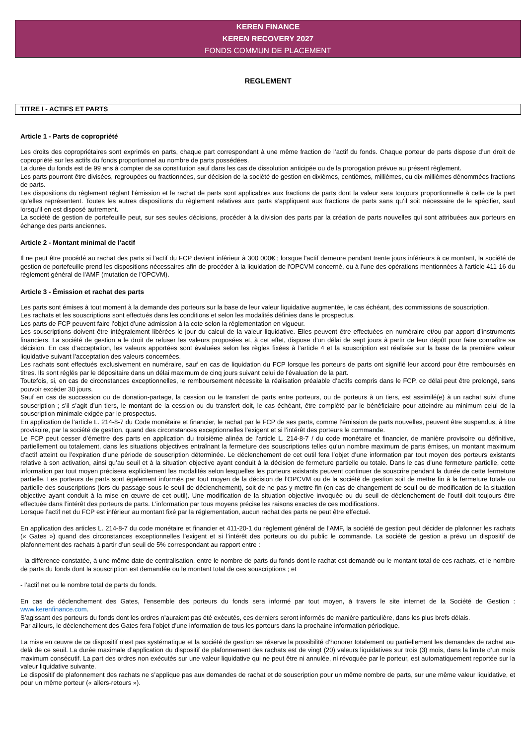KEREN FINANCE
KEREN RECOVERY 2027
FONDS COMMUN DE PLACEMENT
REGLEMENT
TITRE I - ACTIFS ET PARTS
Article 1 - Parts de copropriété
Les droits des copropriétaires sont exprimés en parts, chaque part correspondant à une même fraction de l’actif du fonds. Chaque porteur de parts dispose d’un droit de copropriété sur les actifs du fonds proportionnel au nombre de parts possédées.
La durée du fonds est de 99 ans à compter de sa constitution sauf dans les cas de dissolution anticipée ou de la prorogation prévue au présent règlement.
Les parts pourront être divisées, regroupées ou fractionnées, sur décision de la société de gestion en dixièmes, centièmes, millièmes, ou dix-millièmes dénommées fractions de parts.
Les dispositions du règlement réglant l’émission et le rachat de parts sont applicables aux fractions de parts dont la valeur sera toujours proportionnelle à celle de la part qu’elles représentent. Toutes les autres dispositions du règlement relatives aux parts s’appliquent aux fractions de parts sans qu’il soit nécessaire de le spécifier, sauf lorsqu’il en est disposé autrement.
La société de gestion de portefeuille peut, sur ses seules décisions, procéder à la division des parts par la création de parts nouvelles qui sont attribuées aux porteurs en échange des parts anciennes.
Article 2 - Montant minimal de l’actif
Il ne peut être procédé au rachat des parts si l’actif du FCP devient inférieur à 300 000€ ; lorsque l'actif demeure pendant trente jours inférieurs à ce montant, la société de gestion de portefeuille prend les dispositions nécessaires afin de procéder à la liquidation de l'OPCVM concerné, ou à l'une des opérations mentionnées à l'article 411-16 du règlement général de l'AMF (mutation de l'OPCVM).
Article 3 - Émission et rachat des parts
Les parts sont émises à tout moment à la demande des porteurs sur la base de leur valeur liquidative augmentée, le cas échéant, des commissions de souscription.
Les rachats et les souscriptions sont effectués dans les conditions et selon les modalités définies dans le prospectus.
Les parts de FCP peuvent faire l’objet d’une admission à la cote selon la réglementation en vigueur.
Les souscriptions doivent être intégralement libérées le jour du calcul de la valeur liquidative. Elles peuvent être effectuées en numéraire et/ou par apport d’instruments financiers. La société de gestion a le droit de refuser les valeurs proposées et, à cet effet, dispose d’un délai de sept jours à partir de leur dépôt pour faire connaître sa décision. En cas d’acceptation, les valeurs apportées sont évaluées selon les règles fixées à l’article 4 et la souscription est réalisée sur la base de la première valeur liquidative suivant l’acceptation des valeurs concernées.
Les rachats sont effectués exclusivement en numéraire, sauf en cas de liquidation du FCP lorsque les porteurs de parts ont signifié leur accord pour être remboursés en titres. Ils sont réglés par le dépositaire dans un délai maximum de cinq jours suivant celui de l’évaluation de la part.
Toutefois, si, en cas de circonstances exceptionnelles, le remboursement nécessite la réalisation préalable d’actifs compris dans le FCP, ce délai peut être prolongé, sans pouvoir excéder 30 jours.
Sauf en cas de succession ou de donation-partage, la cession ou le transfert de parts entre porteurs, ou de porteurs à un tiers, est assimilé(e) à un rachat suivi d’une souscription ; s’il s’agit d’un tiers, le montant de la cession ou du transfert doit, le cas échéant, être complété par le bénéficiaire pour atteindre au minimum celui de la souscription minimale exigée par le prospectus.
En application de l’article L. 214-8-7 du Code monétaire et financier, le rachat par le FCP de ses parts, comme l’émission de parts nouvelles, peuvent être suspendus, à titre provisoire, par la société de gestion, quand des circonstances exceptionnelles l’exigent et si l’intérêt des porteurs le commande.
Le FCP peut cesser d’émettre des parts en application du troisième alinéa de l’article L. 214-8-7 / du code monétaire et financier, de manière provisoire ou définitive, partiellement ou totalement, dans les situations objectives entraînant la fermeture des souscriptions telles qu’un nombre maximum de parts émises, un montant maximum d’actif atteint ou l’expiration d’une période de souscription déterminée. Le déclenchement de cet outil fera l’objet d’une information par tout moyen des porteurs existants relative à son activation, ainsi qu’au seuil et à la situation objective ayant conduit à la décision de fermeture partielle ou totale. Dans le cas d’une fermeture partielle, cette information par tout moyen précisera explicitement les modalités selon lesquelles les porteurs existants peuvent continuer de souscrire pendant la durée de cette fermeture partielle. Les porteurs de parts sont également informés par tout moyen de la décision de l’OPCVM ou de la société de gestion soit de mettre fin à la fermeture totale ou partielle des souscriptions (lors du passage sous le seuil de déclenchement), soit de ne pas y mettre fin (en cas de changement de seuil ou de modification de la situation objective ayant conduit à la mise en œuvre de cet outil). Une modification de la situation objective invoquée ou du seuil de déclenchement de l’outil doit toujours être effectuée dans l’intérêt des porteurs de parts. L’information par tous moyens précise les raisons exactes de ces modifications.
Lorsque l’actif net du FCP est inférieur au montant fixé par la réglementation, aucun rachat des parts ne peut être effectué.
En application des articles L. 214-8-7 du code monétaire et financier et 411-20-1 du règlement général de l’AMF, la société de gestion peut décider de plafonner les rachats (« Gates ») quand des circonstances exceptionnelles l’exigent et si l’intérêt des porteurs ou du public le commande. La société de gestion a prévu un dispositif de plafonnement des rachats à partir d’un seuil de 5% correspondant au rapport entre :
- la différence constatée, à une même date de centralisation, entre le nombre de parts du fonds dont le rachat est demandé ou le montant total de ces rachats, et le nombre de parts du fonds dont la souscription est demandée ou le montant total de ces souscriptions ; et
- l’actif net ou le nombre total de parts du fonds.
En cas de déclenchement des Gates, l’ensemble des porteurs du fonds sera informé par tout moyen, à travers le site internet de la Société de Gestion : www.kerenfinance.com.
S’agissant des porteurs du fonds dont les ordres n’auraient pas été exécutés, ces derniers seront informés de manière particulière, dans les plus brefs délais.
Par ailleurs, le déclenchement des Gates fera l’objet d’une information de tous les porteurs dans la prochaine information périodique.
La mise en œuvre de ce dispositif n’est pas systématique et la société de gestion se réserve la possibilité d’honorer totalement ou partiellement les demandes de rachat au-delà de ce seuil. La durée maximale d’application du dispositif de plafonnement des rachats est de vingt (20) valeurs liquidatives sur trois (3) mois, dans la limite d’un mois maximum consécutif. La part des ordres non exécutés sur une valeur liquidative qui ne peut être ni annulée, ni révoquée par le porteur, est automatiquement reportée sur la valeur liquidative suivante.
Le dispositif de plafonnement des rachats ne s’applique pas aux demandes de rachat et de souscription pour un même nombre de parts, sur une même valeur liquidative, et pour un même porteur (« allers-retours »).